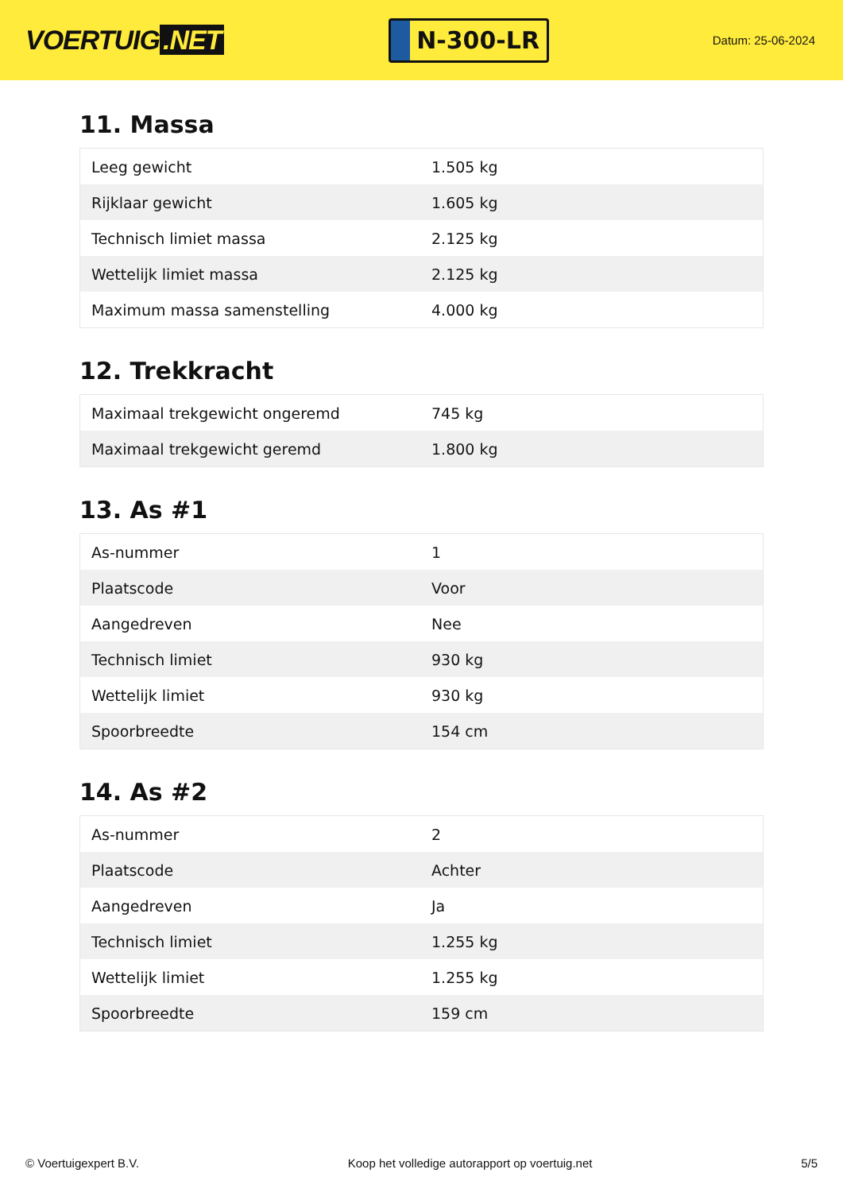VOERTUIG.NET
N-300-LR
Datum: 25-06-2024
11. Massa
| Leeg gewicht | 1.505 kg |
| Rijklaar gewicht | 1.605 kg |
| Technisch limiet massa | 2.125 kg |
| Wettelijk limiet massa | 2.125 kg |
| Maximum massa samenstelling | 4.000 kg |
12. Trekkracht
| Maximaal trekgewicht ongeremd | 745 kg |
| Maximaal trekgewicht geremd | 1.800 kg |
13. As #1
| As-nummer | 1 |
| Plaatscode | Voor |
| Aangedreven | Nee |
| Technisch limiet | 930 kg |
| Wettelijk limiet | 930 kg |
| Spoorbreedte | 154 cm |
14. As #2
| As-nummer | 2 |
| Plaatscode | Achter |
| Aangedreven | Ja |
| Technisch limiet | 1.255 kg |
| Wettelijk limiet | 1.255 kg |
| Spoorbreedte | 159 cm |
© Voertuigexpert B.V. Koop het volledige autorapport op voertuig.net 5/5